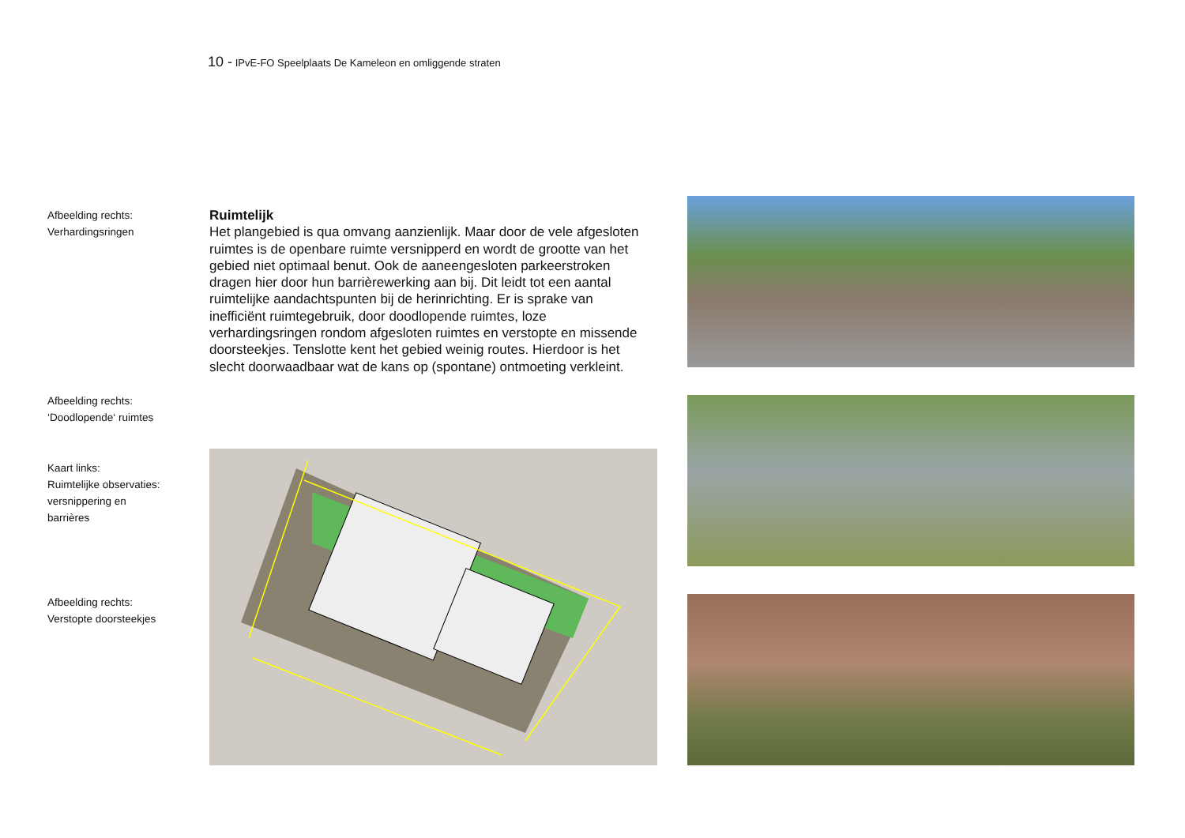10 - IPvE-FO Speelplaats De Kameleon en omliggende straten
Afbeelding rechts:
Verhardingsringen
Afbeelding rechts:
‘Doodlopende‘ ruimtes
Kaart links:
Ruimtelijke observaties:
versnippering en
barrières
Afbeelding rechts:
Verstopte doorsteekjes
Ruimtelijk
Het plangebied is qua omvang aanzienlijk. Maar door de vele afgesloten ruimtes is de openbare ruimte versnipperd en wordt de grootte van het gebied niet optimaal benut. Ook de aaneengesloten parkeerstroken dragen hier door hun barrièrewerking aan bij. Dit leidt tot een aantal ruimtelijke aandachtspunten bij de herinrichting. Er is sprake van inefficiënt ruimtegebruik, door doodlopende ruimtes, loze verhardingsringen rondom afgesloten ruimtes en verstopte en missende doorsteekjes. Tenslotte kent het gebied weinig routes. Hierdoor is het slecht doorwaadbaar wat de kans op (spontane) ontmoeting verkleint.